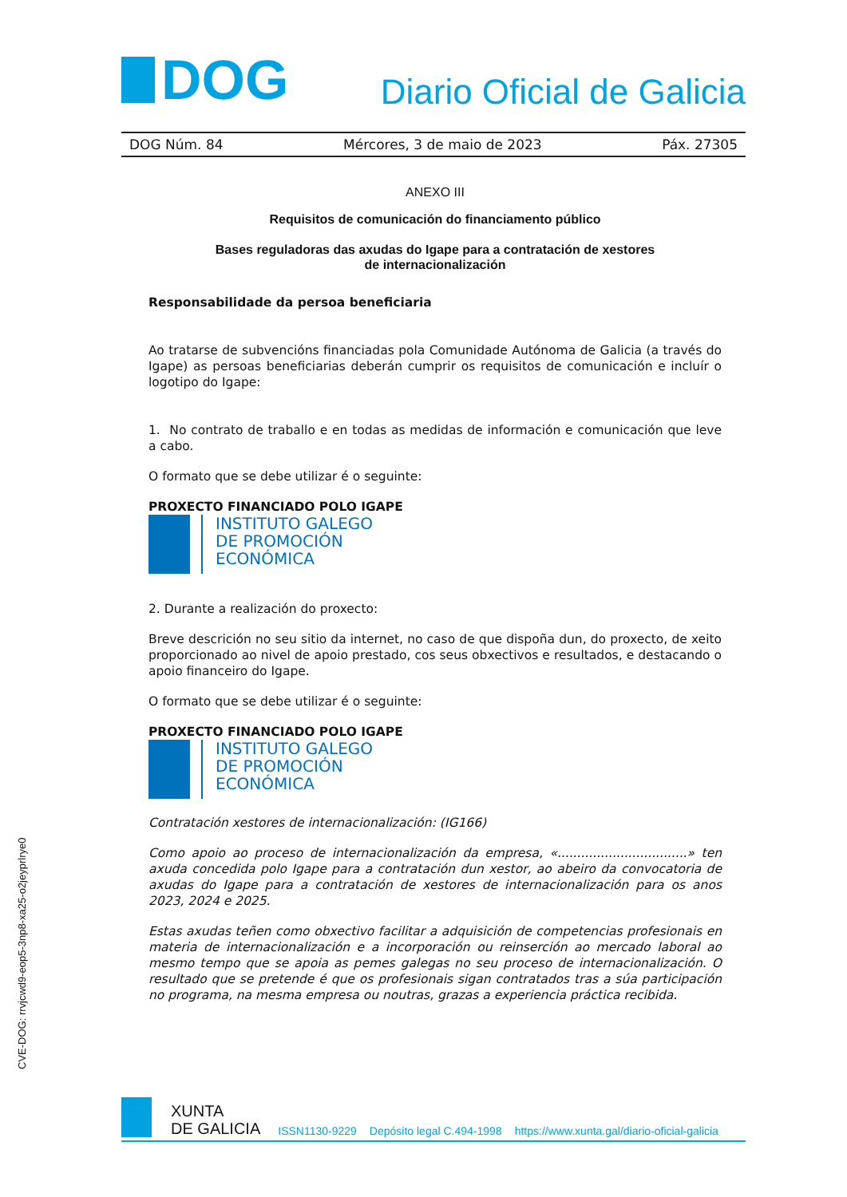DOG
Diario Oficial de Galicia
DOG Núm. 84 Mércores, 3 de maio de 2023 Páx. 27305
ANEXO III
Requisitos de comunicación do financiamento público
Bases reguladoras das axudas do Igape para a contratación de xestores
de internacionalización
Responsabilidade da persoa beneficiaria
Ao tratarse de subvencións financiadas pola Comunidade Autónoma de Galicia (a través do Igape) as persoas beneficiarias deberán cumprir os requisitos de comunicación e incluír o logotipo do Igape:
1. No contrato de traballo e en todas as medidas de información e comunicación que leve a cabo.
O formato que se debe utilizar é o seguinte:
PROXECTO FINANCIADO POLO IGAPE
INSTITUTO GALEGO
DE PROMOCIÓN
ECONÓMICA
2. Durante a realización do proxecto:
Breve descrición no seu sitio da internet, no caso de que dispoña dun, do proxecto, de xeito proporcionado ao nivel de apoio prestado, cos seus obxectivos e resultados, e destacando o apoio financeiro do Igape.
O formato que se debe utilizar é o seguinte:
PROXECTO FINANCIADO POLO IGAPE
INSTITUTO GALEGO
DE PROMOCIÓN
ECONÓMICA
Contratación xestores de internacionalización: (IG166)
Como apoio ao proceso de internacionalización da empresa, «.................................» ten axuda concedida polo Igape para a contratación dun xestor, ao abeiro da convocatoria de axudas do Igape para a contratación de xestores de internacionalización para os anos 2023, 2024 e 2025.
Estas axudas teñen como obxectivo facilitar a adquisición de competencias profesionais en materia de internacionalización e a incorporación ou reinserción ao mercado laboral ao mesmo tempo que se apoia as pemes galegas no seu proceso de internacionalización. O resultado que se pretende é que os profesionais sigan contratados tras a súa participación no programa, na mesma empresa ou noutras, grazas a experiencia práctica recibida.
CVE-DOG: rrvjcwd9-eop5-3np8-xa25-o2jeyprlrye0
XUNTA
DE GALICIA ISSN1130-9229 Depósito legal C.494-1998 https://www.xunta.gal/diario-oficial-galicia